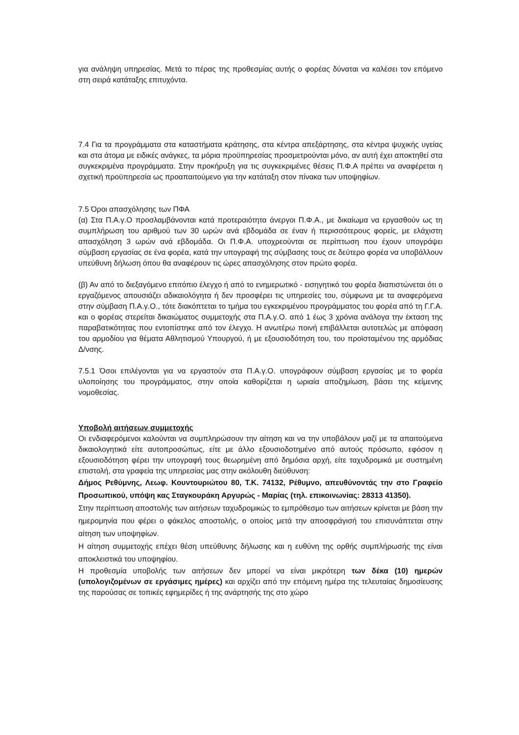για ανάληψη υπηρεσίας. Μετά το πέρας της προθεσμίας αυτής ο φορέας δύναται να καλέσει τον επόμενο στη σειρά κατάταξης επιτυχόντα.
7.4 Για τα προγράμματα στα καταστήματα κράτησης, στα κέντρα απεξάρτησης, στα κέντρα ψυχικής υγείας και στα άτομα με ειδικές ανάγκες, τα μόρια προϋπηρεσίας προσμετρούνται μόνο, αν αυτή έχει αποκτηθεί στα συγκεκριμένα προγράμματα. Στην προκήρυξη για τις συγκεκριμένες θέσεις Π.Φ.Α πρέπει να αναφέρεται η σχετική προϋπηρεσία ως προαπαιτούμενο για την κατάταξη στον πίνακα των υποψηφίων.
7.5 Όροι απασχόλησης των ΠΦΑ
(α) Στα Π.Α.γ.Ο προσλαμβάνονται κατά προτεραιότητα άνεργοι Π.Φ.Α., με δικαίωμα να εργασθούν ως τη συμπλήρωση του αριθμού των 30 ωρών ανά εβδομάδα σε έναν ή περισσότερους φορείς, με ελάχιστη απασχόληση 3 ωρών ανά εβδομάδα. Οι Π.Φ.Α. υποχρεούνται σε περίπτωση που έχουν υπογράψει σύμβαση εργασίας σε ένα φορέα, κατά την υπογραφή της σύμβασης τους σε δεύτερο φορέα να υποβάλλουν υπεύθυνη δήλωση όπου θα αναφέρουν τις ώρες απασχόλησης στον πρώτο φορέα.
(β) Αν από το διεξαγόμενο επιτόπιο έλεγχο ή από το ενημερωτικό - εισηγητικό του φορέα διαπιστώνεται ότι ο εργαζόμενος απουσιάζει αδικαιολόγητα ή δεν προσφέρει τις υπηρεσίες του, σύμφωνα με τα αναφερόμενα στην σύμβαση Π.Α.γ.Ο., τότε διακόπτεται το τμήμα του εγκεκριμένου προγράμματος του φορέα από τη Γ.Γ.Α. και ο φορέας στερείται δικαιώματος συμμετοχής στα Π.Α.γ.Ο. από 1 έως 3 χρόνια ανάλογα την έκταση της παραβατικότητας που εντοπίστηκε από τον έλεγχο. Η ανωτέρω ποινή επιβάλλεται αυτοτελώς με απόφαση του αρμοδίου για θέματα Αθλητισμού Υπουργού, ή με εξουσιοδότηση του, του προϊσταμένου της αρμόδιας Δ/νσης.
7.5.1 Όσοι επιλέγονται για να εργαστούν στα Π.Α.γ.Ο. υπογράφουν σύμβαση εργασίας με το φορέα υλοποίησης του προγράμματος, στην οποία καθορίζεται η ωριαία αποζημίωση, βάσει της κείμενης νομοθεσίας.
Υποβολή αιτήσεων συμμετοχής
Οι ενδιαφερόμενοι καλούνται να συμπληρώσουν την αίτηση και να την υποβάλουν μαζί με τα απαιτούμενα δικαιολογητικά είτε αυτοπροσώπως, είτε με άλλο εξουσιοδοτημένο από αυτούς πρόσωπο, εφόσον η εξουσιοδότηση φέρει την υπογραφή τους θεωρημένη από δημόσια αρχή, είτε ταχυδρομικά με συστημένη επιστολή, στα γραφεία της υπηρεσίας μας στην ακόλουθη διεύθυνση:
Δήμος Ρεθύμνης, Λεωφ. Κουντουριώτου 80, Τ.Κ. 74132, Ρέθυμνο, απευθύνοντάς την στο Γραφείο Προσωπικού, υπόψη κας Σταγκουράκη Αργυρώς - Μαρίας (τηλ. επικοινωνίας: 28313 41350).
Στην περίπτωση αποστολής των αιτήσεων ταχυδρομικώς το εμπρόθεσμο των αιτήσεων κρίνεται με βάση την ημερομηνία που φέρει ο φάκελος αποστολής, ο οποίος μετά την αποσφράγισή του επισυνάπτεται στην αίτηση των υποψηφίων.
Η αίτηση συμμετοχής επέχει θέση υπεύθυνης δήλωσης και η ευθύνη της ορθής συμπλήρωσής της είναι αποκλειστικά του υποψηφίου.
Η προθεσμία υποβολής των αιτήσεων δεν μπορεί να είναι μικρότερη των δέκα (10) ημερών (υπολογιζομένων σε εργάσιμες ημέρες) και αρχίζει από την επόμενη ημέρα της τελευταίας δημοσίευσης της παρούσας σε τοπικές εφημερίδες ή της ανάρτησής της στο χώρο